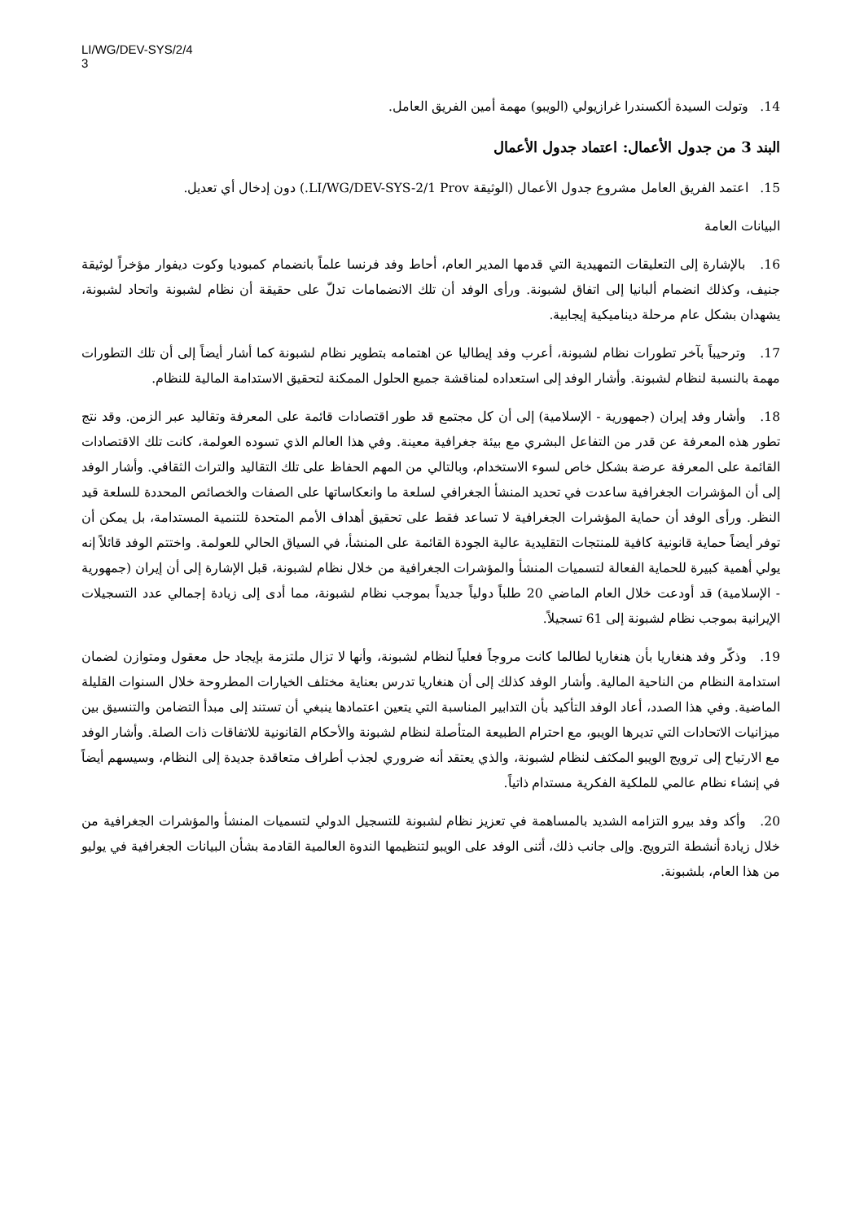LI/WG/DEV-SYS/2/4
3
14. وتولت السيدة ألكسندرا غرازيولي (الويبو) مهمة أمين الفريق العامل.
البند 3 من جدول الأعمال: اعتماد جدول الأعمال
15. اعتمد الفريق العامل مشروع جدول الأعمال (الوثيقة LI/WG/DEV-SYS-2/1 Prov.) دون إدخال أي تعديل.
البيانات العامة
16. بالإشارة إلى التعليقات التمهيدية التي قدمها المدير العام، أحاط وفد فرنسا علماً بانضمام كمبوديا وكوت ديفوار مؤخراً لوثيقة جنيف، وكذلك انضمام ألبانيا إلى اتفاق لشبونة. ورأى الوفد أن تلك الانضمامات تدلّ على حقيقة أن نظام لشبونة واتحاد لشبونة، يشهدان بشكل عام مرحلة ديناميكية إيجابية.
17. وترحيباً بآخر تطورات نظام لشبونة، أعرب وفد إيطاليا عن اهتمامه بتطوير نظام لشبونة كما أشار أيضاً إلى أن تلك التطورات مهمة بالنسبة لنظام لشبونة. وأشار الوفد إلى استعداده لمناقشة جميع الحلول الممكنة لتحقيق الاستدامة المالية للنظام.
18. وأشار وفد إيران (جمهورية - الإسلامية) إلى أن كل مجتمع قد طور اقتصادات قائمة على المعرفة وتقاليد عبر الزمن. وقد نتج تطور هذه المعرفة عن قدر من التفاعل البشري مع بيئة جغرافية معينة. وفي هذا العالم الذي تسوده العولمة، كانت تلك الاقتصادات القائمة على المعرفة عرضة بشكل خاص لسوء الاستخدام، وبالتالي من المهم الحفاظ على تلك التقاليد والتراث الثقافي. وأشار الوفد إلى أن المؤشرات الجغرافية ساعدت في تحديد المنشأ الجغرافي لسلعة ما وانعكاساتها على الصفات والخصائص المحددة للسلعة قيد النظر. ورأى الوفد أن حماية المؤشرات الجغرافية لا تساعد فقط على تحقيق أهداف الأمم المتحدة للتنمية المستدامة، بل يمكن أن توفر أيضاً حماية قانونية كافية للمنتجات التقليدية عالية الجودة القائمة على المنشأ، في السياق الحالي للعولمة. واختتم الوفد قائلاً إنه يولي أهمية كبيرة للحماية الفعالة لتسميات المنشأ والمؤشرات الجغرافية من خلال نظام لشبونة، قبل الإشارة إلى أن إيران (جمهورية - الإسلامية) قد أودعت خلال العام الماضي 20 طلباً دولياً جديداً بموجب نظام لشبونة، مما أدى إلى زيادة إجمالي عدد التسجيلات الإيرانية بموجب نظام لشبونة إلى 61 تسجيلاً.
19. وذكّر وفد هنغاريا بأن هنغاريا لطالما كانت مروجاً فعلياً لنظام لشبونة، وأنها لا تزال ملتزمة بإيجاد حل معقول ومتوازن لضمان استدامة النظام من الناحية المالية. وأشار الوفد كذلك إلى أن هنغاريا تدرس بعناية مختلف الخيارات المطروحة خلال السنوات القليلة الماضية. وفي هذا الصدد، أعاد الوفد التأكيد بأن التدابير المناسبة التي يتعين اعتمادها ينبغي أن تستند إلى مبدأ التضامن والتنسيق بين ميزانيات الاتحادات التي تديرها الويبو، مع احترام الطبيعة المتأصلة لنظام لشبونة والأحكام القانونية للاتفاقات ذات الصلة. وأشار الوفد مع الارتياح إلى ترويج الويبو المكثف لنظام لشبونة، والذي يعتقد أنه ضروري لجذب أطراف متعاقدة جديدة إلى النظام، وسيسهم أيضاً في إنشاء نظام عالمي للملكية الفكرية مستدام ذاتياً.
20. وأكد وفد بيرو التزامه الشديد بالمساهمة في تعزيز نظام لشبونة للتسجيل الدولي لتسميات المنشأ والمؤشرات الجغرافية من خلال زيادة أنشطة الترويج. وإلى جانب ذلك، أثنى الوفد على الويبو لتنظيمها الندوة العالمية القادمة بشأن البيانات الجغرافية في يوليو من هذا العام، بلشبونة.